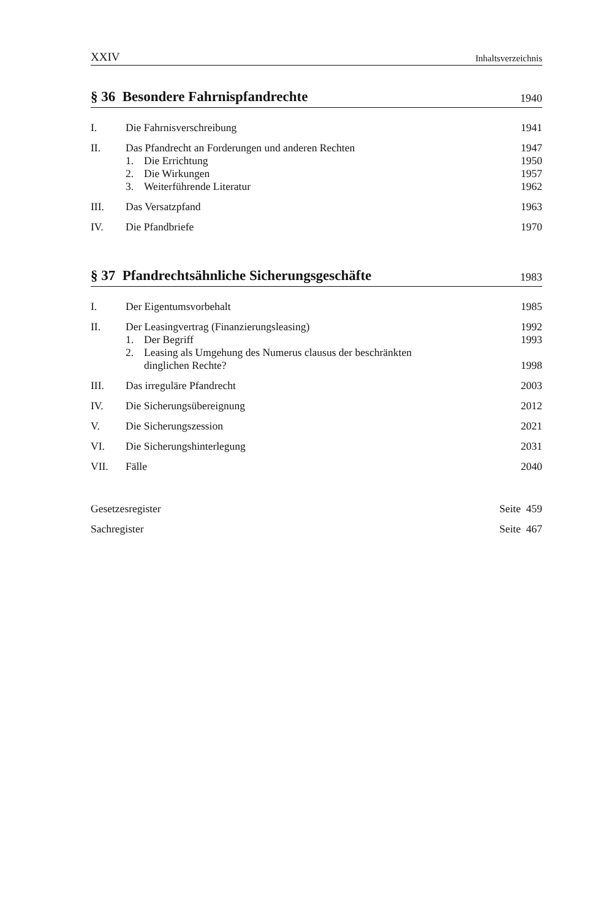XXIV Inhaltsverzeichnis
§ 36 Besondere Fahrnispfandrechte 1940
I. Die Fahrnisverschreibung 1941
II. Das Pfandrecht an Forderungen und anderen Rechten 1947
1. Die Errichtung 1950
2. Die Wirkungen 1957
3. Weiterführende Literatur 1962
III. Das Versatzpfand 1963
IV. Die Pfandbriefe 1970
§ 37 Pfandrechtsähnliche Sicherungsgeschäfte 1983
I. Der Eigentumsvorbehalt 1985
II. Der Leasingvertrag (Finanzierungsleasing) 1992
1. Der Begriff 1993
2. Leasing als Umgehung des Numerus clausus der beschränkten
dinglichen Rechte? 1998
III. Das irreguläre Pfandrecht 2003
IV. Die Sicherungsübereignung 2012
V. Die Sicherungszession 2021
VI. Die Sicherungshinterlegung 2031
VII. Fälle 2040
Gesetzesregister Seite 459
Sachregister Seite 467